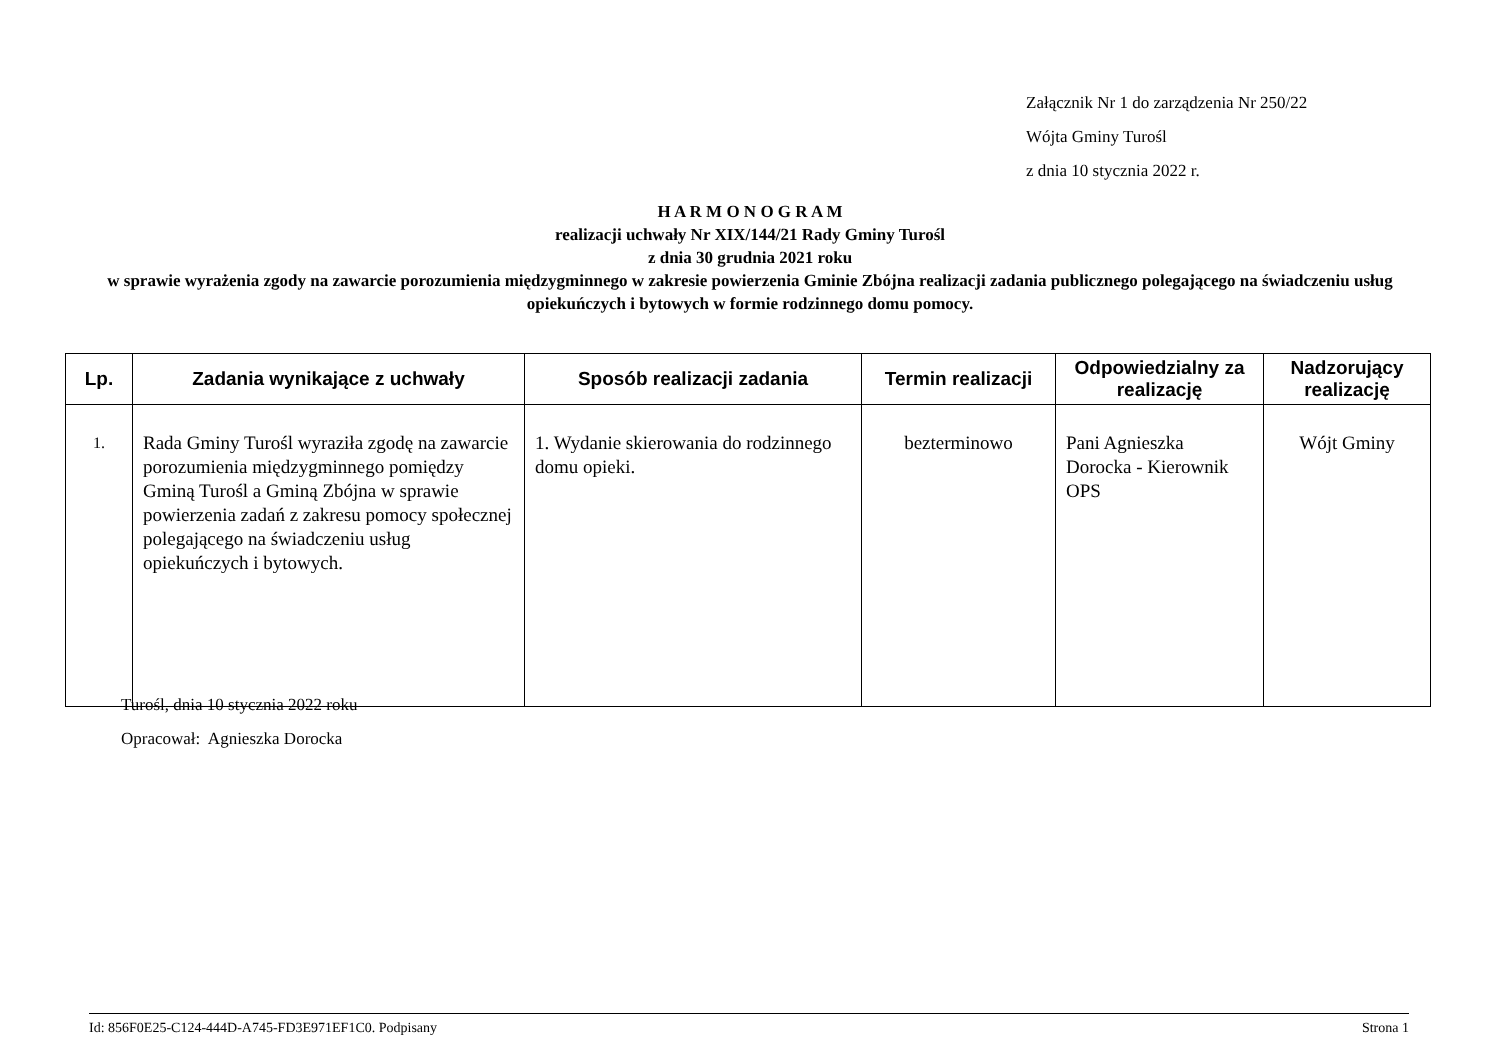Załącznik Nr 1 do zarządzenia Nr 250/22
Wójta Gminy Turośl
z dnia 10 stycznia 2022 r.
H A R M O N O G R A M
realizacji uchwały Nr XIX/144/21 Rady Gminy Turośl
z dnia 30 grudnia 2021 roku
w sprawie wyrażenia zgody na zawarcie porozumienia międzygminnego w zakresie powierzenia Gminie Zbójna realizacji zadania publicznego polegającego na świadczeniu usług opiekuńczych i bytowych w formie rodzinnego domu pomocy.
| Lp. | Zadania wynikające z uchwały | Sposób realizacji zadania | Termin realizacji | Odpowiedzialny za realizację | Nadzorujący realizację |
| --- | --- | --- | --- | --- | --- |
| 1. | Rada Gminy Turośl wyraziła zgodę na zawarcie porozumienia międzygminnego pomiędzy Gminą Turośl a Gminą Zbójna w sprawie powierzenia zadań z zakresu pomocy społecznej polegającego na świadczeniu usług opiekuńczych i bytowych. | 1. Wydanie skierowania do rodzinnego domu opieki. | bezterminowo | Pani Agnieszka Dorocka - Kierownik OPS | Wójt Gminy |
Turośl, dnia 10 stycznia 2022 roku
Opracował: Agnieszka Dorocka
Id: 856F0E25-C124-444D-A745-FD3E971EF1C0. Podpisany Strona 1